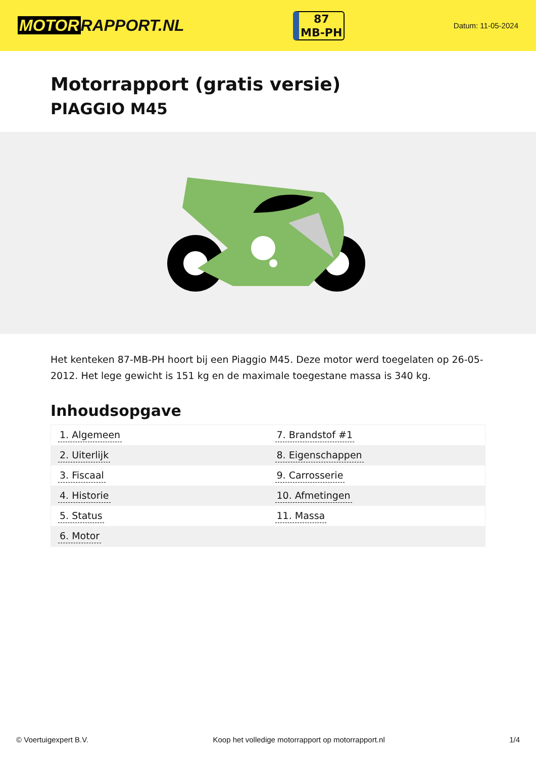MOTOR RAPPORT.NL
87
MB-PH
Datum: 11-05-2024
Motorrapport (gratis versie)
PIAGGIO M45
Het kenteken 87-MB-PH hoort bij een Piaggio M45. Deze motor werd toegelaten op 26-05-2012. Het lege gewicht is 151 kg en de maximale toegestane massa is 340 kg.
Inhoudsopgave
| 1. Algemeen | 7. Brandstof #1 |
| 2. Uiterlijk | 8. Eigenschappen |
| 3. Fiscaal | 9. Carrosserie |
| 4. Historie | 10. Afmetingen |
| 5. Status | 11. Massa |
| 6. Motor | |
© Voertuigexpert B.V. Koop het volledige motorrapport op motorrapport.nl 1/4